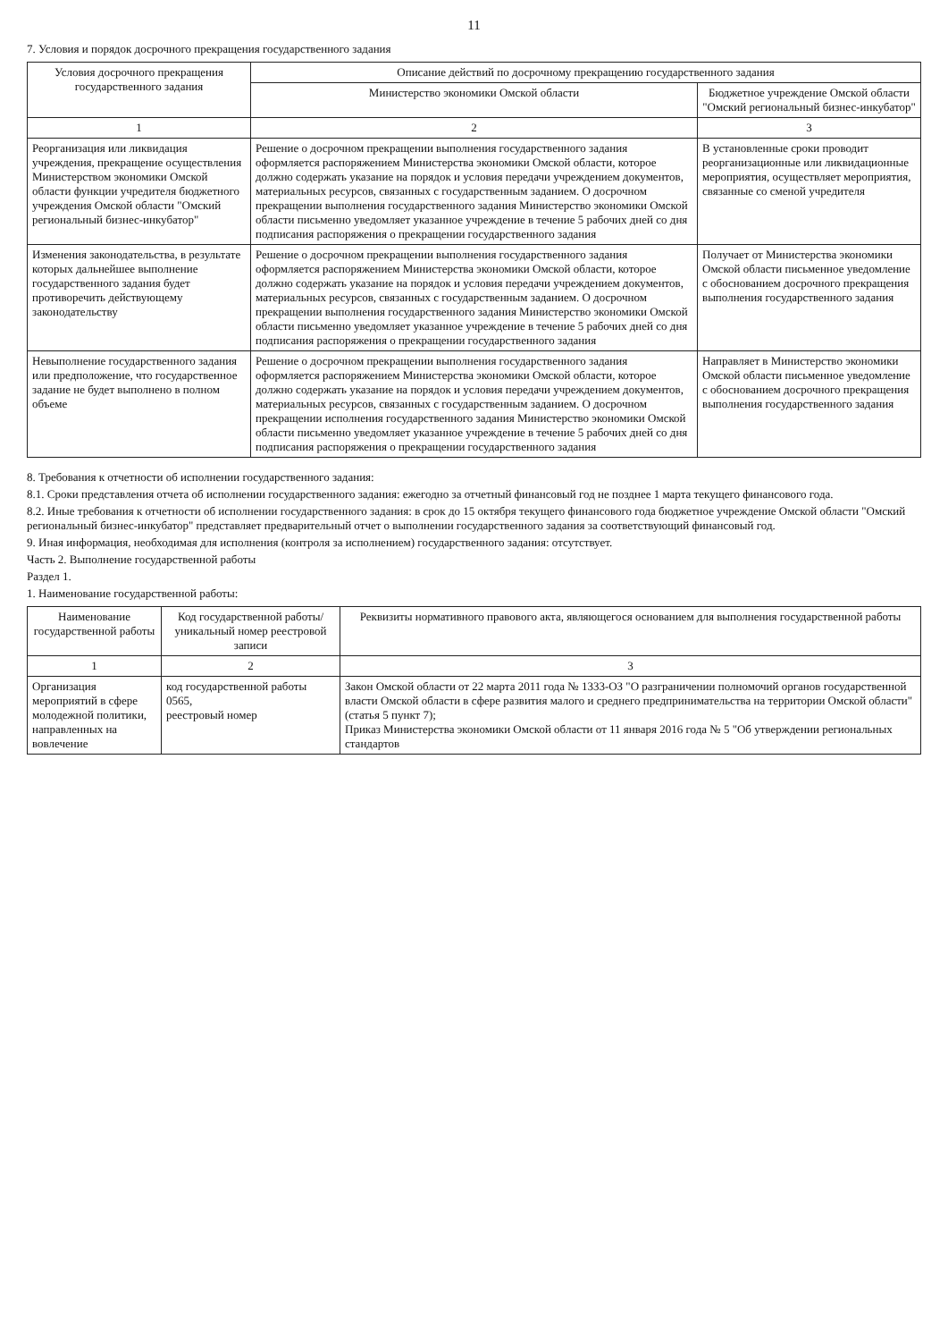11
7. Условия и порядок досрочного прекращения государственного задания
| Условия досрочного прекращения государственного задания | Описание действий по досрочному прекращению государственного задания | |
| --- | --- | --- |
| | Министерство экономики Омской области | Бюджетное учреждение Омской области "Омский региональный бизнес-инкубатор" |
| 1 | 2 | 3 |
| Реорганизация или ликвидация учреждения, прекращение осуществления Министерством экономики Омской области функции учредителя бюджетного учреждения Омской области "Омский региональный бизнес-инкубатор" | Решение о досрочном прекращении выполнения государственного задания оформляется распоряжением Министерства экономики Омской области, которое должно содержать указание на порядок и условия передачи учреждением документов, материальных ресурсов, связанных с государственным заданием. О досрочном прекращении выполнения государственного задания Министерство экономики Омской области письменно уведомляет указанное учреждение в течение 5 рабочих дней со дня подписания распоряжения о прекращении государственного задания | В установленные сроки проводит реорганизационные или ликвидационные мероприятия, осуществляет мероприятия, связанные со сменой учредителя |
| Изменения законодательства, в результате которых дальнейшее выполнение государственного задания будет противоречить действующему законодательству | Решение о досрочном прекращении выполнения государственного задания оформляется распоряжением Министерства экономики Омской области, которое должно содержать указание на порядок и условия передачи учреждением документов, материальных ресурсов, связанных с государственным заданием. О досрочном прекращении выполнения государственного задания Министерство экономики Омской области письменно уведомляет указанное учреждение в течение 5 рабочих дней со дня подписания распоряжения о прекращении государственного задания | Получает от Министерства экономики Омской области письменное уведомление с обоснованием досрочного прекращения выполнения государственного задания |
| Невыполнение государственного задания или предположение, что государственное задание не будет выполнено в полном объеме | Решение о досрочном прекращении выполнения государственного задания оформляется распоряжением Министерства экономики Омской области, которое должно содержать указание на порядок и условия передачи учреждением документов, материальных ресурсов, связанных с государственным заданием. О досрочном прекращении исполнения государственного задания Министерство экономики Омской области письменно уведомляет указанное учреждение в течение 5 рабочих дней со дня подписания распоряжения о прекращении государственного задания | Направляет в Министерство экономики Омской области письменное уведомление с обоснованием досрочного прекращения выполнения государственного задания |
8. Требования к отчетности об исполнении государственного задания:
8.1. Сроки представления отчета об исполнении государственного задания: ежегодно за отчетный финансовый год не позднее 1 марта текущего финансового года.
8.2. Иные требования к отчетности об исполнении государственного задания: в срок до 15 октября текущего финансового года бюджетное учреждение Омской области "Омский региональный бизнес-инкубатор" представляет предварительный отчет о выполнении государственного задания за соответствующий финансовый год.
9. Иная информация, необходимая для исполнения (контроля за исполнением) государственного задания: отсутствует.
Часть 2. Выполнение государственной работы
Раздел 1.
1. Наименование государственной работы:
| Наименование государственной работы | Код государственной работы/уникальный номер реестровой записи | Реквизиты нормативного правового акта, являющегося основанием для выполнения государственной работы |
| --- | --- | --- |
| 1 | 2 | 3 |
| Организация мероприятий в сфере молодежной политики, направленных на вовлечение | код государственной работы 0565, реестровый номер | Закон Омской области от 22 марта 2011 года № 1333-ОЗ "О разграничении полномочий органов государственной власти Омской области в сфере развития малого и среднего предпринимательства на территории Омской области" (статья 5 пункт 7); Приказ Министерства экономики Омской области от 11 января 2016 года № 5 "Об утверждении региональных стандартов |